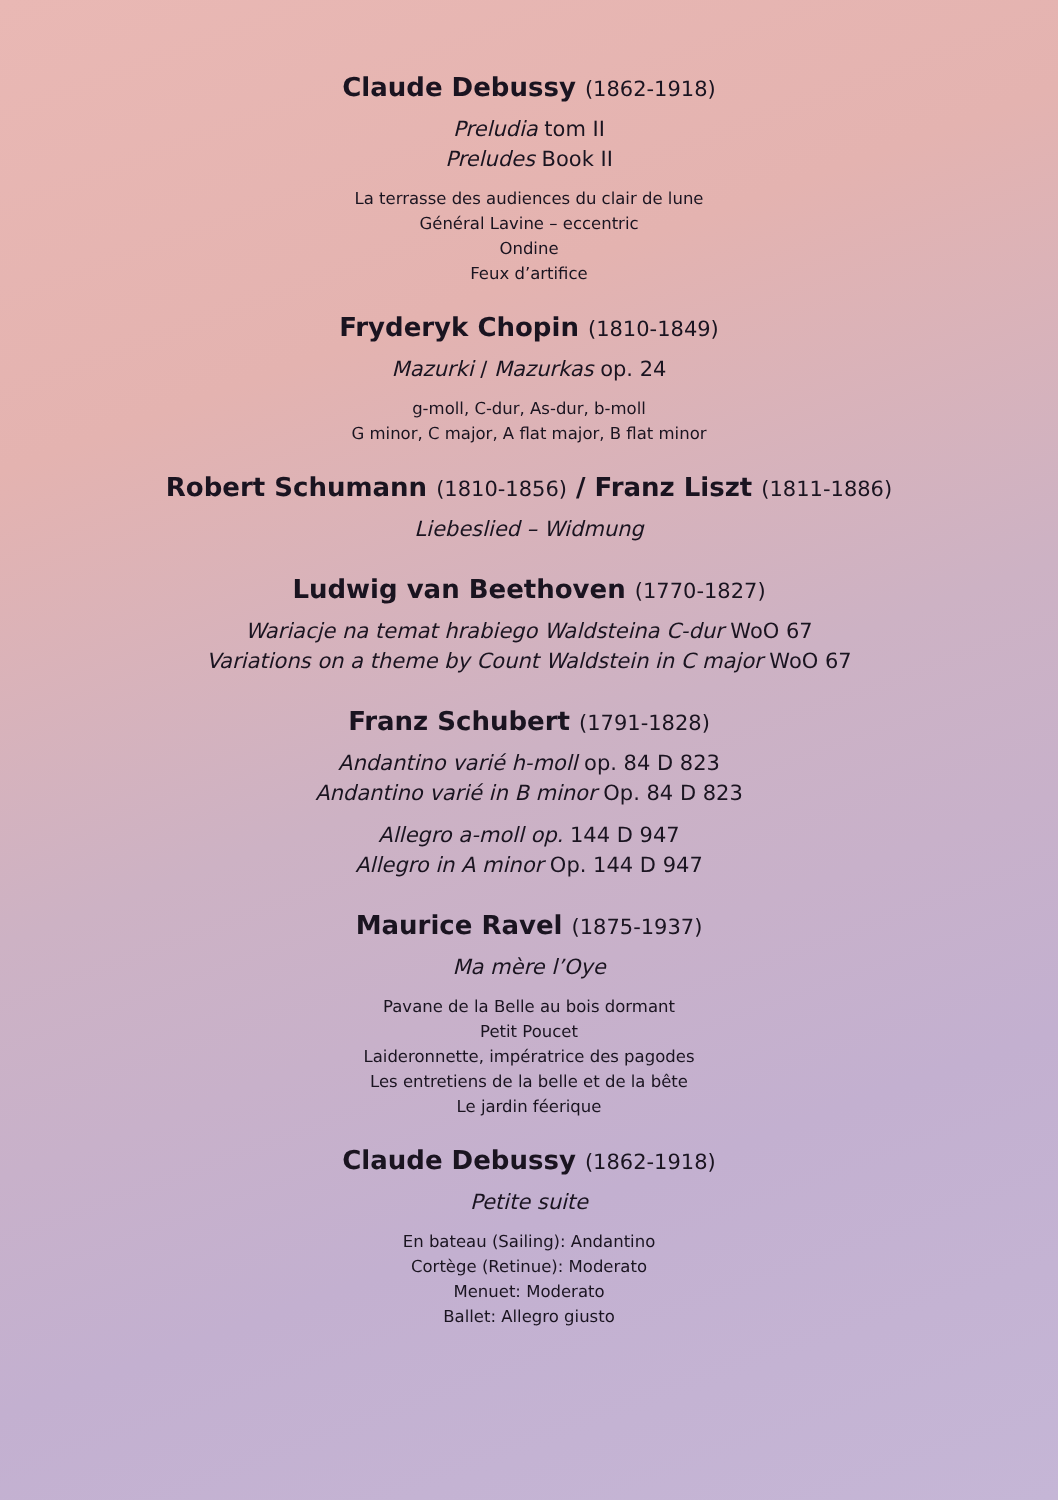Claude Debussy (1862-1918)
Preludia tom II
Preludes Book II
La terrasse des audiences du clair de lune
Général Lavine – eccentric
Ondine
Feux d’artifice
Fryderyk Chopin (1810-1849)
Mazurki / Mazurkas op. 24
g-moll, C-dur, As-dur, b-moll
G minor, C major, A flat major, B flat minor
Robert Schumann (1810-1856) / Franz Liszt (1811-1886)
Liebeslied – Widmung
Ludwig van Beethoven (1770-1827)
Wariacje na temat hrabiego Waldsteina C-dur WoO 67
Variations on a theme by Count Waldstein in C major WoO 67
Franz Schubert (1791-1828)
Andantino varié h-moll op. 84 D 823
Andantino varié in B minor Op. 84 D 823
Allegro a-moll op. 144 D 947
Allegro in A minor Op. 144 D 947
Maurice Ravel (1875-1937)
Ma mère l’Oye
Pavane de la Belle au bois dormant
Petit Poucet
Laideronnette, impératrice des pagodes
Les entretiens de la belle et de la bête
Le jardin féerique
Claude Debussy (1862-1918)
Petite suite
En bateau (Sailing): Andantino
Cortège (Retinue): Moderato
Menuet: Moderato
Ballet: Allegro giusto